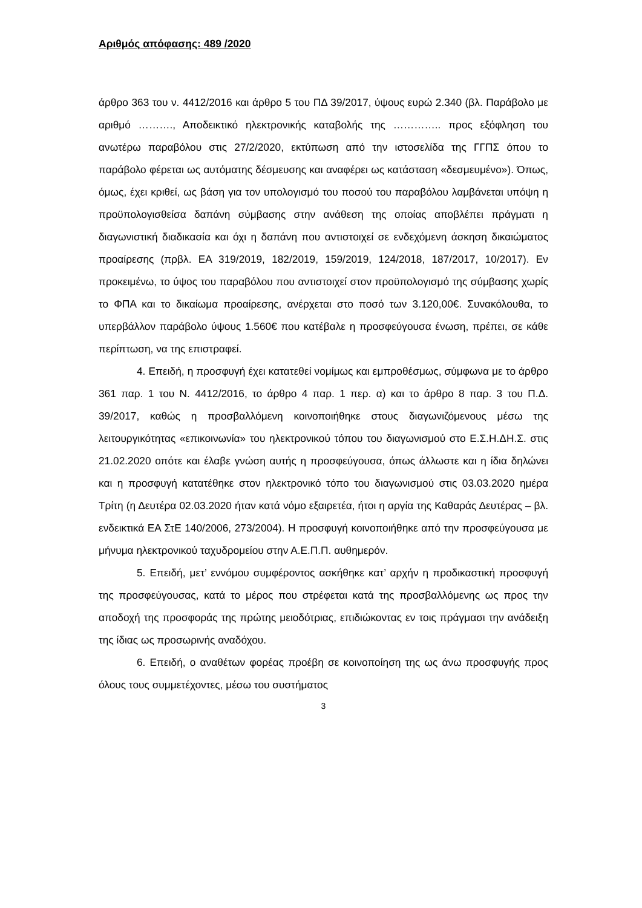Αριθμός απόφασης: 489 /2020
άρθρο 363 του ν. 4412/2016 και άρθρο 5 του ΠΔ 39/2017, ύψους ευρώ 2.340 (βλ. Παράβολο με αριθμό ………., Αποδεικτικό ηλεκτρονικής καταβολής της ………….. προς εξόφληση του ανωτέρω παραβόλου στις 27/2/2020, εκτύπωση από την ιστοσελίδα της ΓΓΠΣ όπου το παράβολο φέρεται ως αυτόματης δέσμευσης και αναφέρει ως κατάσταση «δεσμευμένο»). Όπως, όμως, έχει κριθεί, ως βάση για τον υπολογισμό του ποσού του παραβόλου λαμβάνεται υπόψη η προϋπολογισθείσα δαπάνη σύμβασης στην ανάθεση της οποίας αποβλέπει πράγματι η διαγωνιστική διαδικασία και όχι η δαπάνη που αντιστοιχεί σε ενδεχόμενη άσκηση δικαιώματος προαίρεσης (πρβλ. ΕΑ 319/2019, 182/2019, 159/2019, 124/2018, 187/2017, 10/2017). Εν προκειμένω, το ύψος του παραβόλου που αντιστοιχεί στον προϋπολογισμό της σύμβασης χωρίς το ΦΠΑ και το δικαίωμα προαίρεσης, ανέρχεται στο ποσό των 3.120,00€. Συνακόλουθα, το υπερβάλλον παράβολο ύψους 1.560€ που κατέβαλε η προσφεύγουσα ένωση, πρέπει, σε κάθε περίπτωση, να της επιστραφεί.
4. Επειδή, η προσφυγή έχει κατατεθεί νομίμως και εμπροθέσμως, σύμφωνα με το άρθρο 361 παρ. 1 του Ν. 4412/2016, το άρθρο 4 παρ. 1 περ. α) και το άρθρο 8 παρ. 3 του Π.Δ. 39/2017, καθώς η προσβαλλόμενη κοινοποιήθηκε στους διαγωνιζόμενους μέσω της λειτουργικότητας «επικοινωνία» του ηλεκτρονικού τόπου του διαγωνισμού στο Ε.Σ.Η.ΔΗ.Σ. στις 21.02.2020 οπότε και έλαβε γνώση αυτής η προσφεύγουσα, όπως άλλωστε και η ίδια δηλώνει και η προσφυγή κατατέθηκε στον ηλεκτρονικό τόπο του διαγωνισμού στις 03.03.2020 ημέρα Τρίτη (η Δευτέρα 02.03.2020 ήταν κατά νόμο εξαιρετέα, ήτοι η αργία της Καθαράς Δευτέρας – βλ. ενδεικτικά ΕΑ ΣτΕ 140/2006, 273/2004). Η προσφυγή κοινοποιήθηκε από την προσφεύγουσα με μήνυμα ηλεκτρονικού ταχυδρομείου στην Α.Ε.Π.Π. αυθημερόν.
5. Επειδή, μετ’ εννόμου συμφέροντος ασκήθηκε κατ’ αρχήν η προδικαστική προσφυγή της προσφεύγουσας, κατά το μέρος που στρέφεται κατά της προσβαλλόμενης ως προς την αποδοχή της προσφοράς της πρώτης μειοδότριας, επιδιώκοντας εν τοις πράγμασι την ανάδειξη της ίδιας ως προσωρινής αναδόχου.
6. Επειδή, ο αναθέτων φορέας προέβη σε κοινοποίηση της ως άνω προσφυγής προς όλους τους συμμετέχοντες, μέσω του συστήματος
3